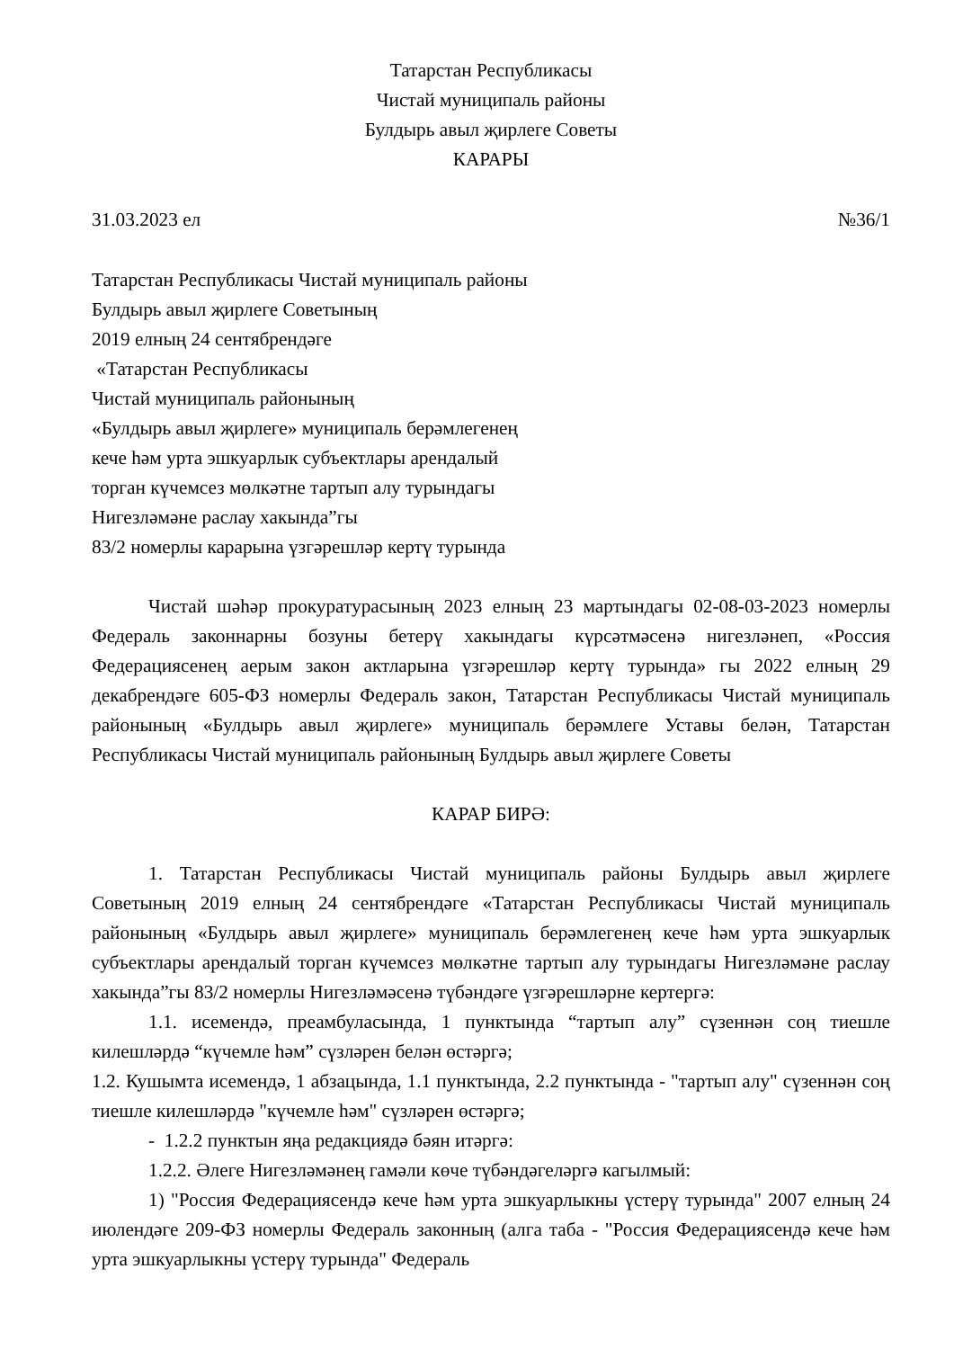Татарстан Республикасы
Чистай муниципаль районы
Булдырь авыл җирлеге Советы
КАРАРЫ
31.03.2023 ел №36/1
Татарстан Республикасы Чистай муниципаль районы
Булдырь авыл җирлеге Советының
2019 елның 24 сентябрендәге
«Татарстан Республикасы
Чистай муниципаль районының
«Булдырь авыл җирлеге» муниципаль берәмлегенең
кече һәм урта эшкуарлык субъектлары арендалый
торган күчемсез мөлкәтне тартып алу турындагы
Нигезләмәне раслау хакында”гы
83/2 номерлы карарына үзгәрешләр кертү турында
Чистай шәһәр прокуратурасының 2023 елның 23 мартындагы 02-08-03-2023 номерлы Федераль законнарны бозуны бетерү хакындагы күрсәтмәсенә нигезләнеп, «Россия Федерациясенең аерым закон актларына үзгәрешләр кертү турында» гы 2022 елның 29 декабрендәге 605-ФЗ номерлы Федераль закон, Татарстан Республикасы Чистай муниципаль районының «Булдырь авыл җирлеге» муниципаль берәмлеге Уставы белән, Татарстан Республикасы Чистай муниципаль районының Булдырь авыл җирлеге Советы
КАРАР БИРӘ:
1. Татарстан Республикасы Чистай муниципаль районы Булдырь авыл җирлеге Советының 2019 елның 24 сентябрендәге «Татарстан Республикасы Чистай муниципаль районының «Булдырь авыл җирлеге» муниципаль берәмлегенең кече һәм урта эшкуарлык субъектлары арендалый торган күчемсез мөлкәтне тартып алу турындагы Нигезләмәне раслау хакында”гы 83/2 номерлы Нигезләмәсенә түбәндәге үзгәрешләрне кертергә:
1.1. исемендә, преамбуласында, 1 пунктында “тартып алу” сүзеннән соң тиешле килешләрдә “күчемле һәм” сүзләрен белән өстәргә;
1.2. Кушымта исемендә, 1 абзацында, 1.1 пунктында, 2.2 пунктында - "тартып алу" сүзеннән соң тиешле килешләрдә "күчемле һәм" сүзләрен өстәргә;
- 1.2.2 пунктын яңа редакциядә бәян итәргә:
1.2.2. Әлеге Нигезләмәнең гамәли көче түбәндәгеләргә кагылмый:
1) "Россия Федерациясендә кече һәм урта эшкуарлыкны үстерү турында" 2007 елның 24 июлендәге 209-ФЗ номерлы Федераль законның (алга таба - "Россия Федерациясендә кече һәм урта эшкуарлыкны үстерү турында" Федераль